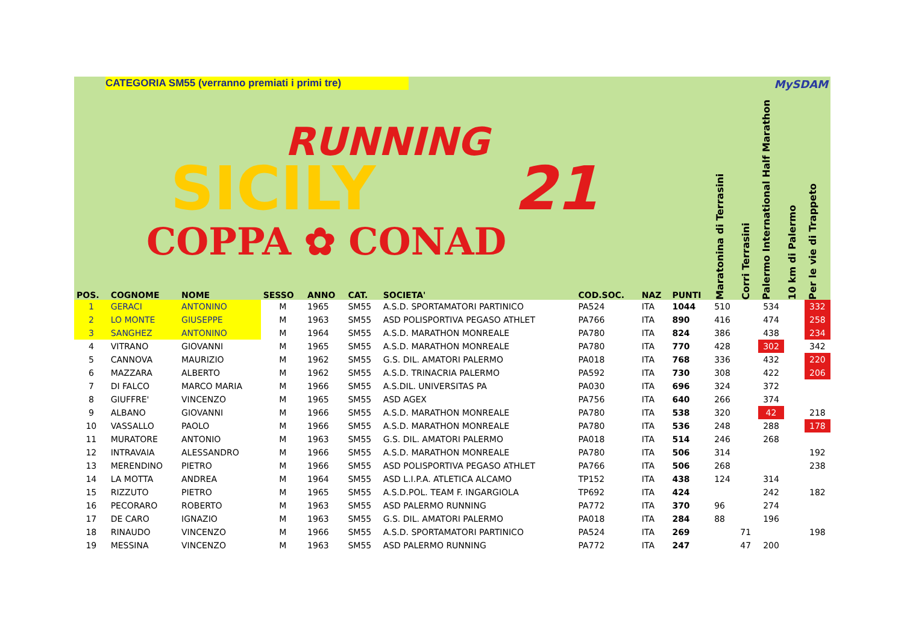CATEGORIA SM55 (verranno premiati i primi tre) MySDAM
RUNNING
SICILY
21
COPPA ✿ CONAD
| POS. | COGNOME | NOME | SESSO | ANNO | CAT. | SOCIETA' | COD.SOC. | NAZ | PUNTI | Maratonina di Terrasini | Corri Terrasini | Palermo International Half Marathon | 10 km di Palermo | Per le vie di Trappeto |
| --- | --- | --- | --- | --- | --- | --- | --- | --- | --- | --- | --- | --- | --- | --- |
| 1 | GERACI | ANTONINO | M | 1965 | SM55 | A.S.D. SPORTAMATORI PARTINICO | PA524 | ITA | 1044 | 510 | | 534 | | 332 |
| 2 | LO MONTE | GIUSEPPE | M | 1963 | SM55 | ASD POLISPORTIVA PEGASO ATHLET | PA766 | ITA | 890 | 416 | | 474 | | 258 |
| 3 | SANGHEZ | ANTONINO | M | 1964 | SM55 | A.S.D. MARATHON MONREALE | PA780 | ITA | 824 | 386 | | 438 | | 234 |
| 4 | VITRANO | GIOVANNI | M | 1965 | SM55 | A.S.D. MARATHON MONREALE | PA780 | ITA | 770 | 428 | | 302 | | 342 |
| 5 | CANNOVA | MAURIZIO | M | 1962 | SM55 | G.S. DIL. AMATORI PALERMO | PA018 | ITA | 768 | 336 | | 432 | | 220 |
| 6 | MAZZARA | ALBERTO | M | 1962 | SM55 | A.S.D. TRINACRIA PALERMO | PA592 | ITA | 730 | 308 | | 422 | | 206 |
| 7 | DI FALCO | MARCO MARIA | M | 1966 | SM55 | A.S.DIL. UNIVERSITAS PA | PA030 | ITA | 696 | 324 | | 372 | | |
| 8 | GIUFFRE' | VINCENZO | M | 1965 | SM55 | ASD AGEX | PA756 | ITA | 640 | 266 | | 374 | | |
| 9 | ALBANO | GIOVANNI | M | 1966 | SM55 | A.S.D. MARATHON MONREALE | PA780 | ITA | 538 | 320 | | 42 | | 218 |
| 10 | VASSALLO | PAOLO | M | 1966 | SM55 | A.S.D. MARATHON MONREALE | PA780 | ITA | 536 | 248 | | 288 | | 178 |
| 11 | MURATORE | ANTONIO | M | 1963 | SM55 | G.S. DIL. AMATORI PALERMO | PA018 | ITA | 514 | 246 | | 268 | | |
| 12 | INTRAVAIA | ALESSANDRO | M | 1966 | SM55 | A.S.D. MARATHON MONREALE | PA780 | ITA | 506 | 314 | | | | 192 |
| 13 | MERENDINO | PIETRO | M | 1966 | SM55 | ASD POLISPORTIVA PEGASO ATHLET | PA766 | ITA | 506 | 268 | | | | 238 |
| 14 | LA MOTTA | ANDREA | M | 1964 | SM55 | ASD L.I.P.A. ATLETICA ALCAMO | TP152 | ITA | 438 | 124 | | 314 | | |
| 15 | RIZZUTO | PIETRO | M | 1965 | SM55 | A.S.D.POL. TEAM F. INGARGIOLA | TP692 | ITA | 424 | | | 242 | | 182 |
| 16 | PECORARO | ROBERTO | M | 1963 | SM55 | ASD PALERMO RUNNING | PA772 | ITA | 370 | 96 | | 274 | | |
| 17 | DE CARO | IGNAZIO | M | 1963 | SM55 | G.S. DIL. AMATORI PALERMO | PA018 | ITA | 284 | 88 | | 196 | | |
| 18 | RINAUDO | VINCENZO | M | 1966 | SM55 | A.S.D. SPORTAMATORI PARTINICO | PA524 | ITA | 269 | | 71 | | | 198 |
| 19 | MESSINA | VINCENZO | M | 1963 | SM55 | ASD PALERMO RUNNING | PA772 | ITA | 247 | | 47 | 200 | | |